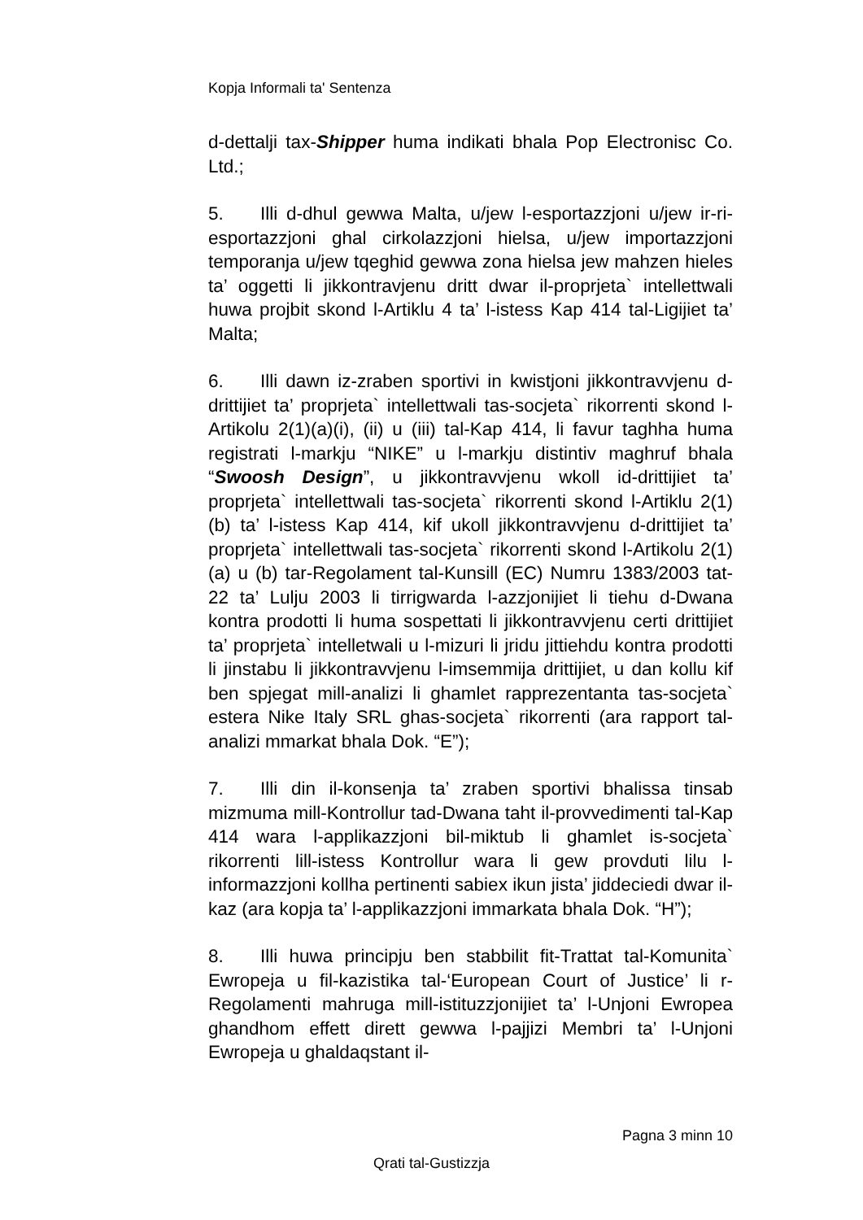Kopja Informali ta' Sentenza
d-dettalji tax-Shipper huma indikati bhala Pop Electronisc Co. Ltd.;
5. Illi d-dhul gewwa Malta, u/jew l-esportazzjoni u/jew ir-ri-esportazzjoni ghal cirkolazzjoni hielsa, u/jew importazzjoni temporanja u/jew tqeghid gewwa zona hielsa jew mahzen hieles ta’ oggetti li jikkontravjenu dritt dwar il-proprjeta` intellettwali huwa projbit skond l-Artiklu 4 ta’ l-istess Kap 414 tal-Ligijiet ta’ Malta;
6. Illi dawn iz-zraben sportivi in kwistjoni jikkontravvjenu d-drittijiet ta’ proprjeta` intellettwali tas-socjeta` rikorrenti skond l-Artikolu 2(1)(a)(i), (ii) u (iii) tal-Kap 414, li favur taghha huma registrati l-markju “NIKE” u l-markju distintiv maghruf bhala “Swoosh Design”, u jikkontravvjenu wkoll id-drittijiet ta’ proprjeta` intellettwali tas-socjeta` rikorrenti skond l-Artiklu 2(1)(b) ta’ l-istess Kap 414, kif ukoll jikkontravvjenu d-drittijiet ta’ proprjeta` intellettwali tas-socjeta` rikorrenti skond l-Artikolu 2(1)(a) u (b) tar-Regolament tal-Kunsill (EC) Numru 1383/2003 tat-22 ta’ Lulju 2003 li tirrigwarda l-azzjonijiet li tiehu d-Dwana kontra prodotti li huma sospettati li jikkontravvjenu certi drittijiet ta’ proprjeta` intelletwali u l-mizuri li jridu jittiehdu kontra prodotti li jinstabu li jikkontravvjenu l-imsemmija drittijiet, u dan kollu kif ben spjegat mill-analizi li ghamlet rapprezentanta tas-socjeta` estera Nike Italy SRL ghas-socjeta` rikorrenti (ara rapport tal-analizi mmarkat bhala Dok. “E”);
7. Illi din il-konsenja ta’ zraben sportivi bhalissa tinsab mizmuma mill-Kontrollur tad-Dwana taht il-provvedimenti tal-Kap 414 wara l-applikazzjoni bil-miktub li ghamlet is-socjeta` rikorrenti lill-istess Kontrollur wara li gew provduti lilu l-informazzjoni kollha pertinenti sabiex ikun jista’ jiddeciedi dwar il-kaz (ara kopja ta’ l-applikazzjoni immarkata bhala Dok. “H”);
8. Illi huwa principju ben stabbilit fit-Trattat tal-Komunita` Ewropeja u fil-kazistika tal-‘European Court of Justice’ li r-Regolamenti mahruga mill-istituzzjonijiet ta’ l-Unjoni Ewropea ghandhom effett dirett gewwa l-pajjizi Membri ta’ l-Unjoni Ewropeja u ghaldaqstant il-
Pagna 3 minn 10
Qrati tal-Gustizzja